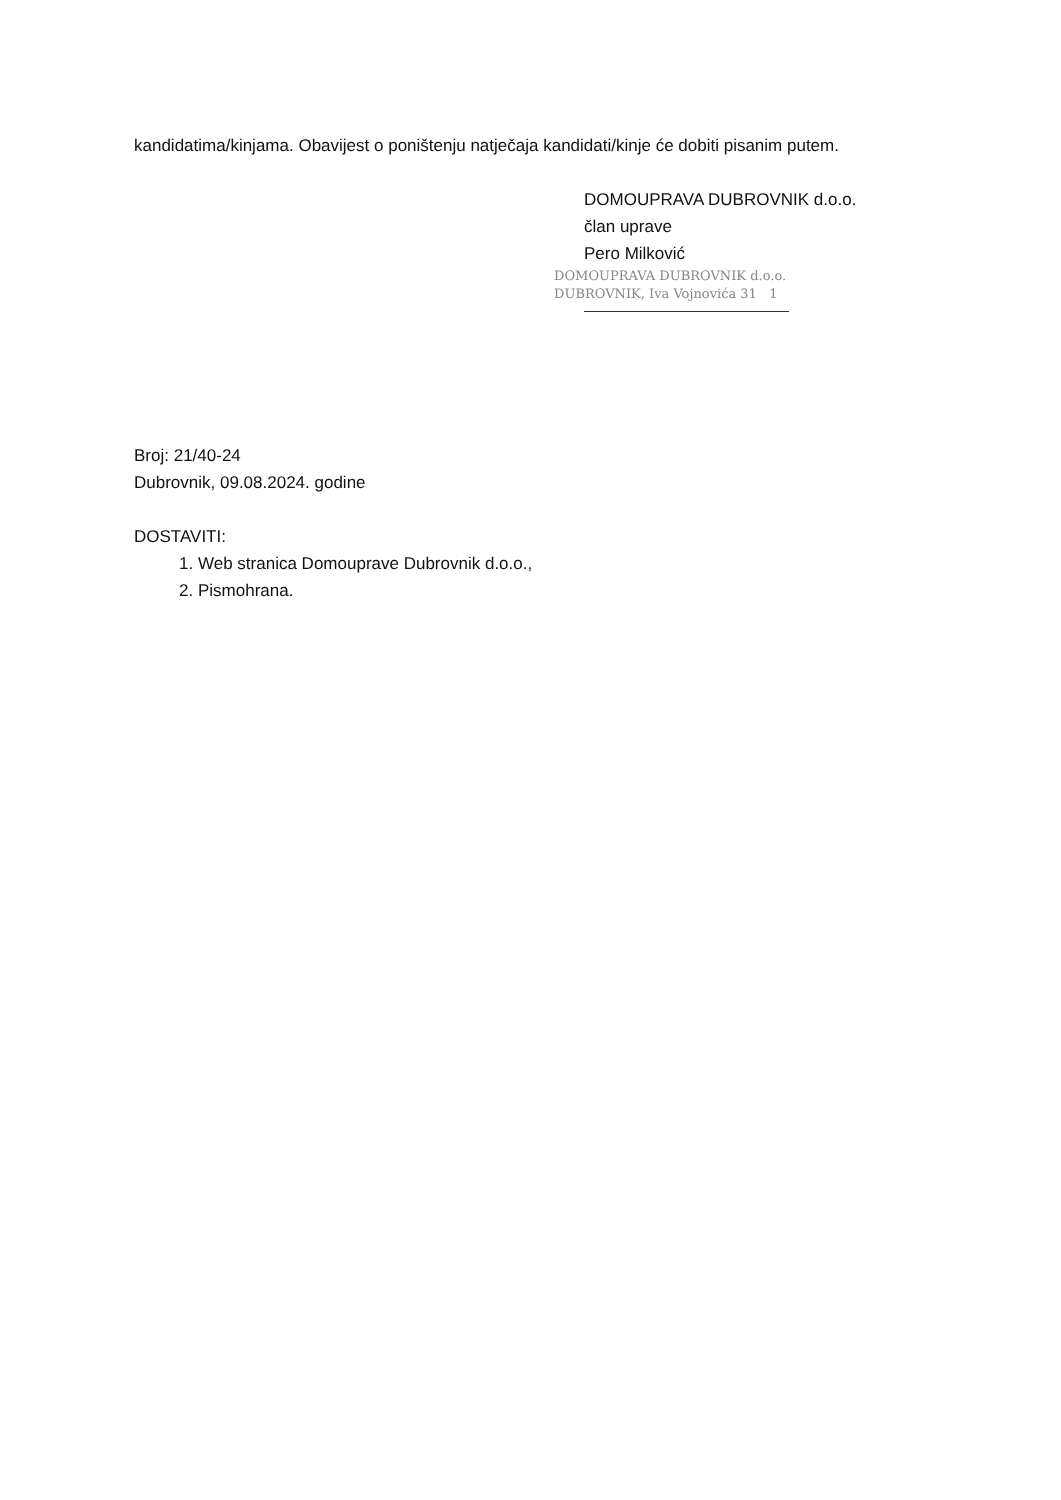kandidatima/kinjama. Obavijest o poništenju natječaja kandidati/kinje će dobiti pisanim putem.
DOMOUPRAVA DUBROVNIK d.o.o.
član uprave
Pero Milković
DOMOUPRAVA DUBROVNIK d.o.o.
DUBROVNIK, Iva Vojnovića 31 1
Broj: 21/40-24
Dubrovnik, 09.08.2024. godine
DOSTAVITI:
1. Web stranica Domouprave Dubrovnik d.o.o.,
2. Pismohrana.